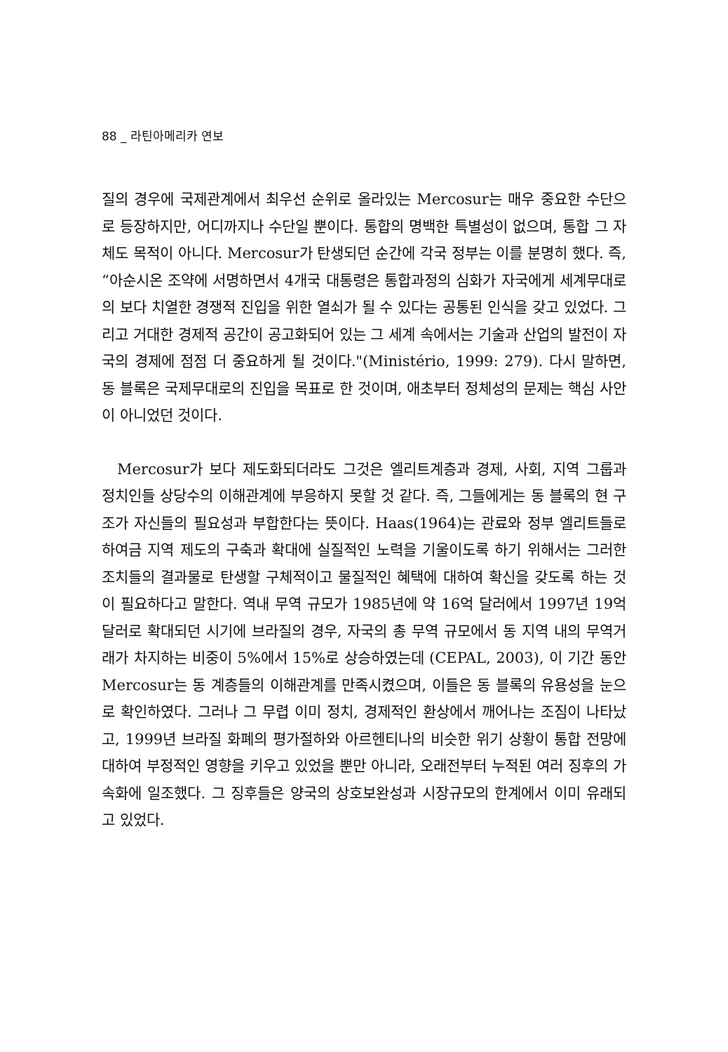88 _ 라틴아메리카 연보
질의 경우에 국제관계에서 최우선 순위로 올라있는 Mercosur는 매우 중요한 수단으로 등장하지만, 어디까지나 수단일 뿐이다. 통합의 명백한 특별성이 없으며, 통합 그 자체도 목적이 아니다. Mercosur가 탄생되던 순간에 각국 정부는 이를 분명히 했다. 즉, “아순시온 조약에 서명하면서 4개국 대통령은 통합과정의 심화가 자국에게 세계무대로의 보다 치열한 경쟁적 진입을 위한 열쇠가 될 수 있다는 공통된 인식을 갖고 있었다. 그리고 거대한 경제적 공간이 공고화되어 있는 그 세계 속에서는 기술과 산업의 발전이 자국의 경제에 점점 더 중요하게 될 것이다."(Ministério, 1999: 279). 다시 말하면, 동 블록은 국제무대로의 진입을 목표로 한 것이며, 애초부터 정체성의 문제는 핵심 사안이 아니었던 것이다.
Mercosur가 보다 제도화되더라도 그것은 엘리트계층과 경제, 사회, 지역 그룹과 정치인들 상당수의 이해관계에 부응하지 못할 것 같다. 즉, 그들에게는 동 블록의 현 구조가 자신들의 필요성과 부합한다는 뜻이다. Haas(1964)는 관료와 정부 엘리트들로 하여금 지역 제도의 구축과 확대에 실질적인 노력을 기울이도록 하기 위해서는 그러한 조치들의 결과물로 탄생할 구체적이고 물질적인 혜택에 대하여 확신을 갖도록 하는 것이 필요하다고 말한다. 역내 무역 규모가 1985년에 약 16억 달러에서 1997년 19억 달러로 확대되던 시기에 브라질의 경우, 자국의 총 무역 규모에서 동 지역 내의 무역거래가 차지하는 비중이 5%에서 15%로 상승하였는데 (CEPAL, 2003), 이 기간 동안 Mercosur는 동 계층들의 이해관계를 만족시켰으며, 이들은 동 블록의 유용성을 눈으로 확인하였다. 그러나 그 무렵 이미 정치, 경제적인 환상에서 깨어나는 조짐이 나타났고, 1999년 브라질 화폐의 평가절하와 아르헨티나의 비슷한 위기 상황이 통합 전망에 대하여 부정적인 영향을 키우고 있었을 뿐만 아니라, 오래전부터 누적된 여러 징후의 가속화에 일조했다. 그 징후들은 양국의 상호보완성과 시장규모의 한계에서 이미 유래되고 있었다.